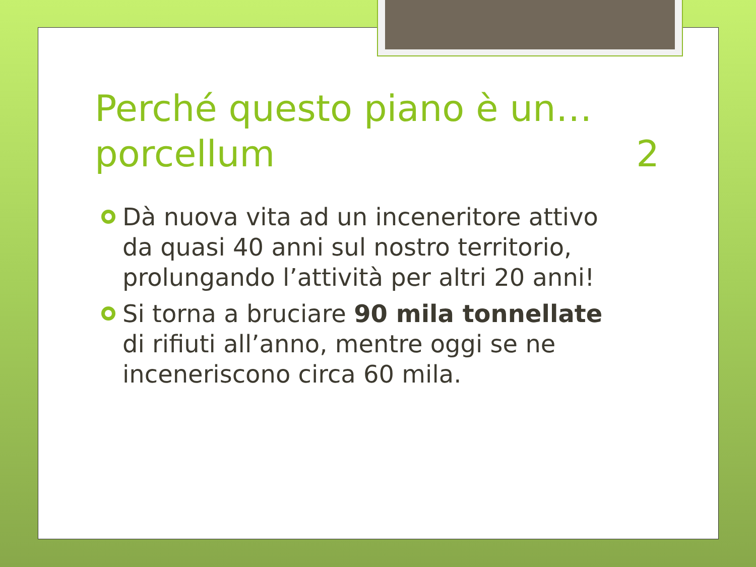Perché questo piano è un… porcellum 2
Dà nuova vita ad un inceneritore attivo da quasi 40 anni sul nostro territorio, prolungando l’attività per altri 20 anni!
Si torna a bruciare 90 mila tonnellate di rifiuti all’anno, mentre oggi se ne inceneriscono circa 60 mila.